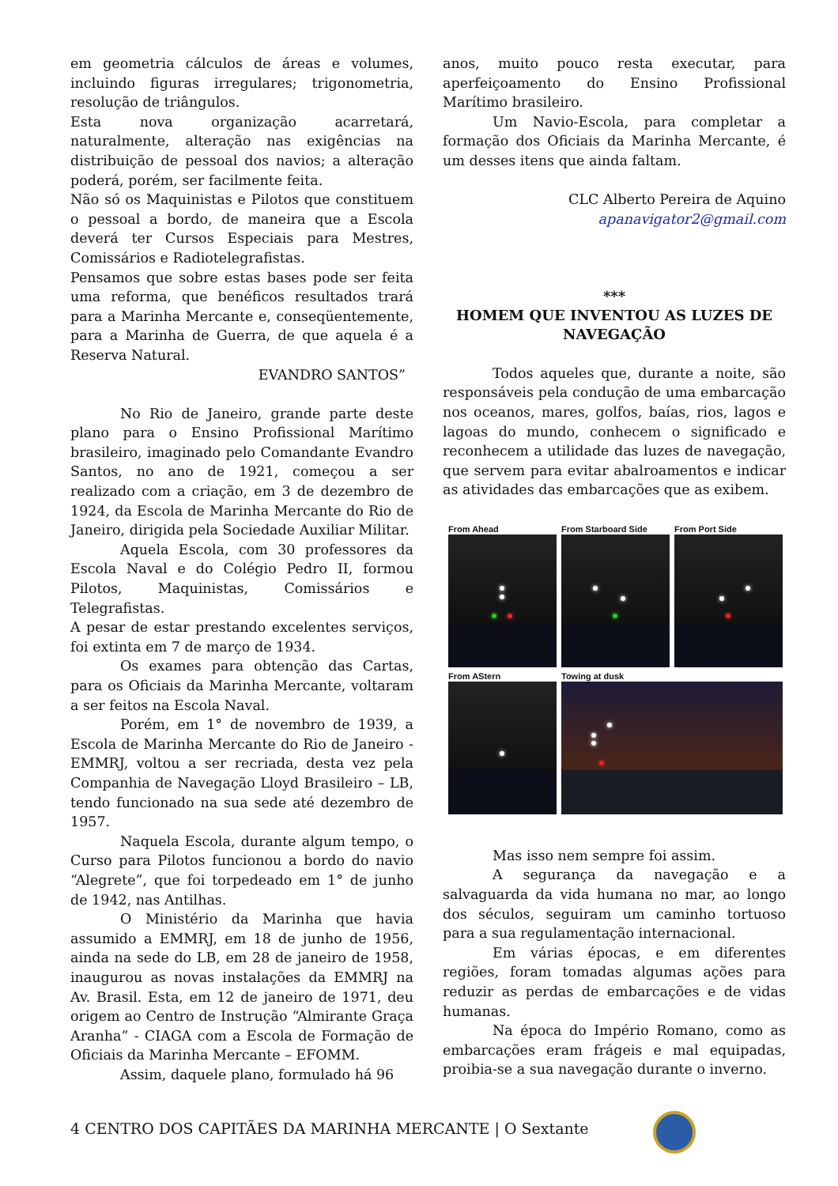em geometria cálculos de áreas e volumes, incluindo figuras irregulares; trigonometria, resolução de triângulos.
Esta nova organização acarretará, naturalmente, alteração nas exigências na distribuição de pessoal dos navios; a alteração poderá, porém, ser facilmente feita.
Não só os Maquinistas e Pilotos que constituem o pessoal a bordo, de maneira que a Escola deverá ter Cursos Especiais para Mestres, Comissários e Radiotelegrafistas.
Pensamos que sobre estas bases pode ser feita uma reforma, que benéficos resultados trará para a Marinha Mercante e, conseqüentemente, para a Marinha de Guerra, de que aquela é a Reserva Natural.
EVANDRO SANTOS”
No Rio de Janeiro, grande parte deste plano para o Ensino Profissional Marítimo brasileiro, imaginado pelo Comandante Evandro Santos, no ano de 1921, começou a ser realizado com a criação, em 3 de dezembro de 1924, da Escola de Marinha Mercante do Rio de Janeiro, dirigida pela Sociedade Auxiliar Militar.
Aquela Escola, com 30 professores da Escola Naval e do Colégio Pedro II, formou Pilotos, Maquinistas, Comissários e Telegrafistas.
A pesar de estar prestando excelentes serviços, foi extinta em 7 de março de 1934.
Os exames para obtenção das Cartas, para os Oficiais da Marinha Mercante, voltaram a ser feitos na Escola Naval.
Porém, em 1° de novembro de 1939, a Escola de Marinha Mercante do Rio de Janeiro - EMMRJ, voltou a ser recriada, desta vez pela Companhia de Navegação Lloyd Brasileiro – LB, tendo funcionado na sua sede até dezembro de 1957.
Naquela Escola, durante algum tempo, o Curso para Pilotos funcionou a bordo do navio “Alegrete”, que foi torpedeado em 1° de junho de 1942, nas Antilhas.
O Ministério da Marinha que havia assumido a EMMRJ, em 18 de junho de 1956, ainda na sede do LB, em 28 de janeiro de 1958, inaugurou as novas instalações da EMMRJ na Av. Brasil. Esta, em 12 de janeiro de 1971, deu origem ao Centro de Instrução “Almirante Graça Aranha” - CIAGA com a Escola de Formação de Oficiais da Marinha Mercante – EFOMM.
Assim, daquele plano, formulado há 96
anos, muito pouco resta executar, para aperfeiçoamento do Ensino Profissional Marítimo brasileiro.
Um Navio-Escola, para completar a formação dos Oficiais da Marinha Mercante, é um desses itens que ainda faltam.
CLC Alberto Pereira de Aquino
apanavigator2@gmail.com
***
HOMEM QUE INVENTOU AS LUZES DE NAVEGAÇÃO
Todos aqueles que, durante a noite, são responsáveis pela condução de uma embarcação nos oceanos, mares, golfos, baías, rios, lagos e lagoas do mundo, conhecem o significado e reconhecem a utilidade das luzes de navegação, que servem para evitar abalroamentos e indicar as atividades das embarcações que as exibem.
From Ahead
From Starboard Side
From Port Side
From AStern
Towing at dusk
Mas isso nem sempre foi assim.
A segurança da navegação e a salvaguarda da vida humana no mar, ao longo dos séculos, seguiram um caminho tortuoso para a sua regulamentação internacional.
Em várias épocas, e em diferentes regiões, foram tomadas algumas ações para reduzir as perdas de embarcações e de vidas humanas.
Na época do Império Romano, como as embarcações eram frágeis e mal equipadas, proibia-se a sua navegação durante o inverno.
4 CENTRO DOS CAPITÃES DA MARINHA MERCANTE | O Sextante